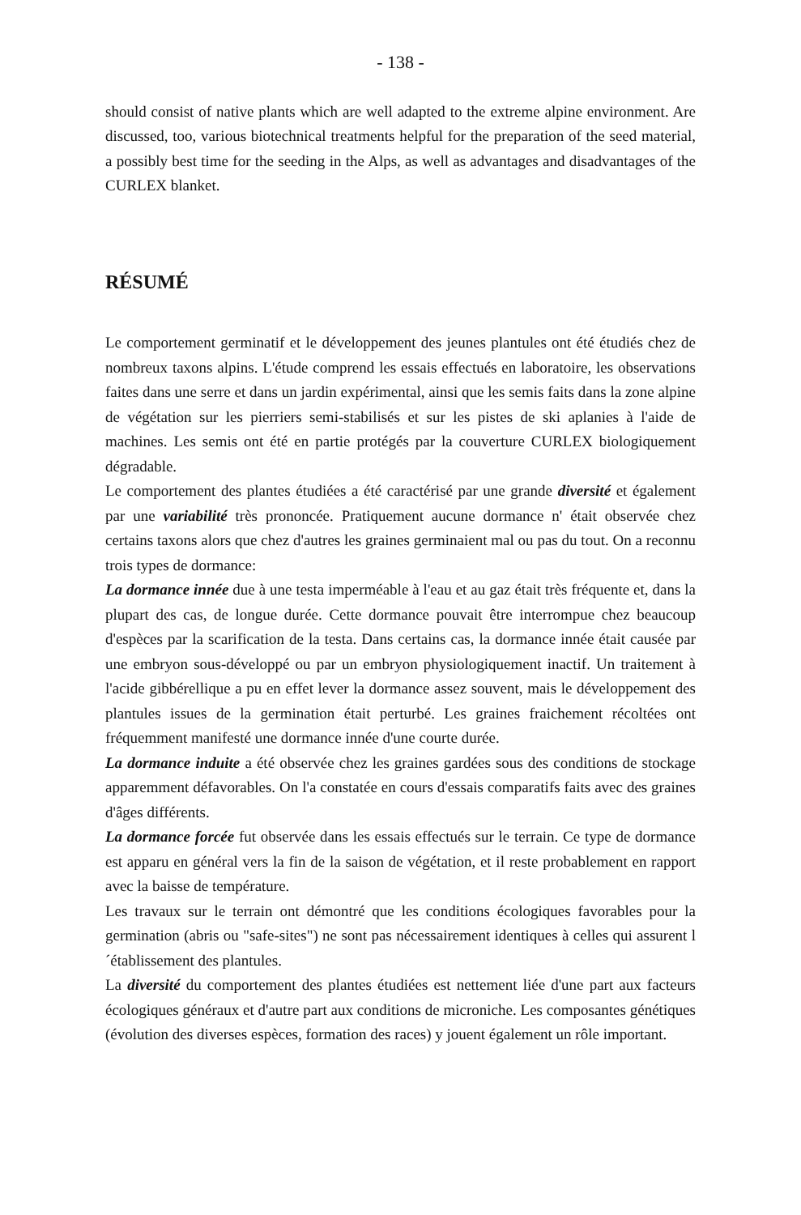- 138 -
should consist of native plants which are well adapted to the extreme alpine environment. Are discussed, too, various biotechnical treatments helpful for the preparation of the seed material, a possibly best time for the seeding in the Alps, as well as advantages and disadvantages of the CURLEX blanket.
RÉSUMÉ
Le comportement germinatif et le développement des jeunes plantules ont été étudiés chez de nombreux taxons alpins. L'étude comprend les essais effectués en laboratoire, les observations faites dans une serre et dans un jardin expérimental, ainsi que les semis faits dans la zone alpine de végétation sur les pierriers semi-stabilisés et sur les pistes de ski aplanies à l'aide de machines. Les semis ont été en partie protégés par la couverture CURLEX biologiquement dégradable.
Le comportement des plantes étudiées a été caractérisé par une grande diversité et également par une variabilité très prononcée. Pratiquement aucune dormance n' était observée chez certains taxons alors que chez d'autres les graines germinaient mal ou pas du tout. On a reconnu trois types de dormance:
La dormance innée due à une testa imperméable à l'eau et au gaz était très fréquente et, dans la plupart des cas, de longue durée. Cette dormance pouvait être interrompue chez beaucoup d'espèces par la scarification de la testa. Dans certains cas, la dormance innée était causée par une embryon sous-développé ou par un embryon physiologiquement inactif. Un traitement à l'acide gibbérellique a pu en effet lever la dormance assez souvent, mais le développement des plantules issues de la germination était perturbé. Les graines fraichement récoltées ont fréquemment manifesté une dormance innée d'une courte durée.
La dormance induite a été observée chez les graines gardées sous des conditions de stockage apparemment défavorables. On l'a constatée en cours d'essais comparatifs faits avec des graines d'âges différents.
La dormance forcée fut observée dans les essais effectués sur le terrain. Ce type de dormance est apparu en général vers la fin de la saison de végétation, et il reste probablement en rapport avec la baisse de température.
Les travaux sur le terrain ont démontré que les conditions écologiques favorables pour la germination (abris ou "safe-sites") ne sont pas nécessairement identiques à celles qui assurent l´établissement des plantules.
La diversité du comportement des plantes étudiées est nettement liée d'une part aux facteurs écologiques généraux et d'autre part aux conditions de microniche. Les composantes génétiques (évolution des diverses espèces, formation des races) y jouent également un rôle important.